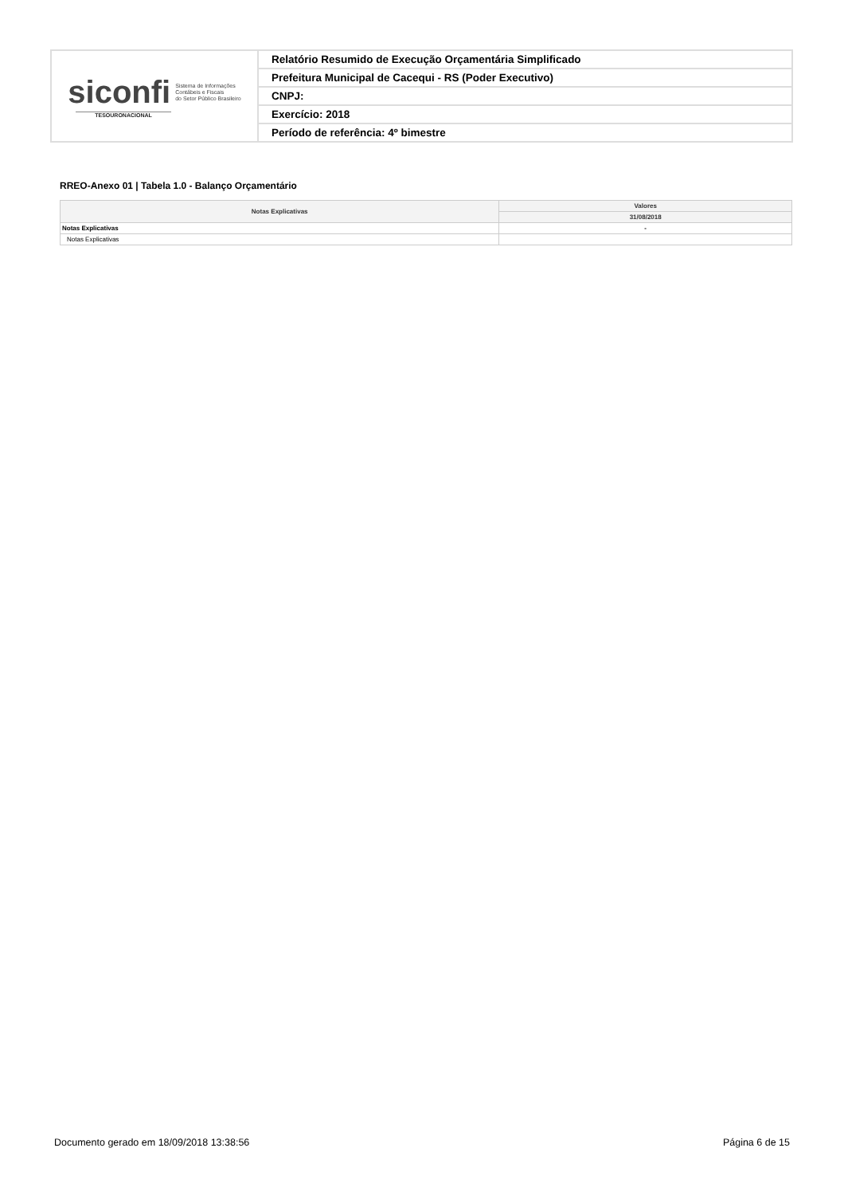| siconfi Sistema de Informações Contábeis e Fiscais do Setor Público Brasileiro TESOURONACIONAL | Relatório Resumido de Execução Orçamentária Simplificado |
| | Prefeitura Municipal de Cacequi - RS (Poder Executivo) |
| | CNPJ: |
| | Exercício: 2018 |
| | Período de referência: 4º bimestre |
RREO-Anexo 01 | Tabela 1.0 - Balanço Orçamentário
| Notas Explicativas | Valores |
| --- | --- |
| | 31/08/2018 |
| Notas Explicativas | - |
| Notas Explicativas | |
Documento gerado em 18/09/2018 13:38:56 Página 6 de 15